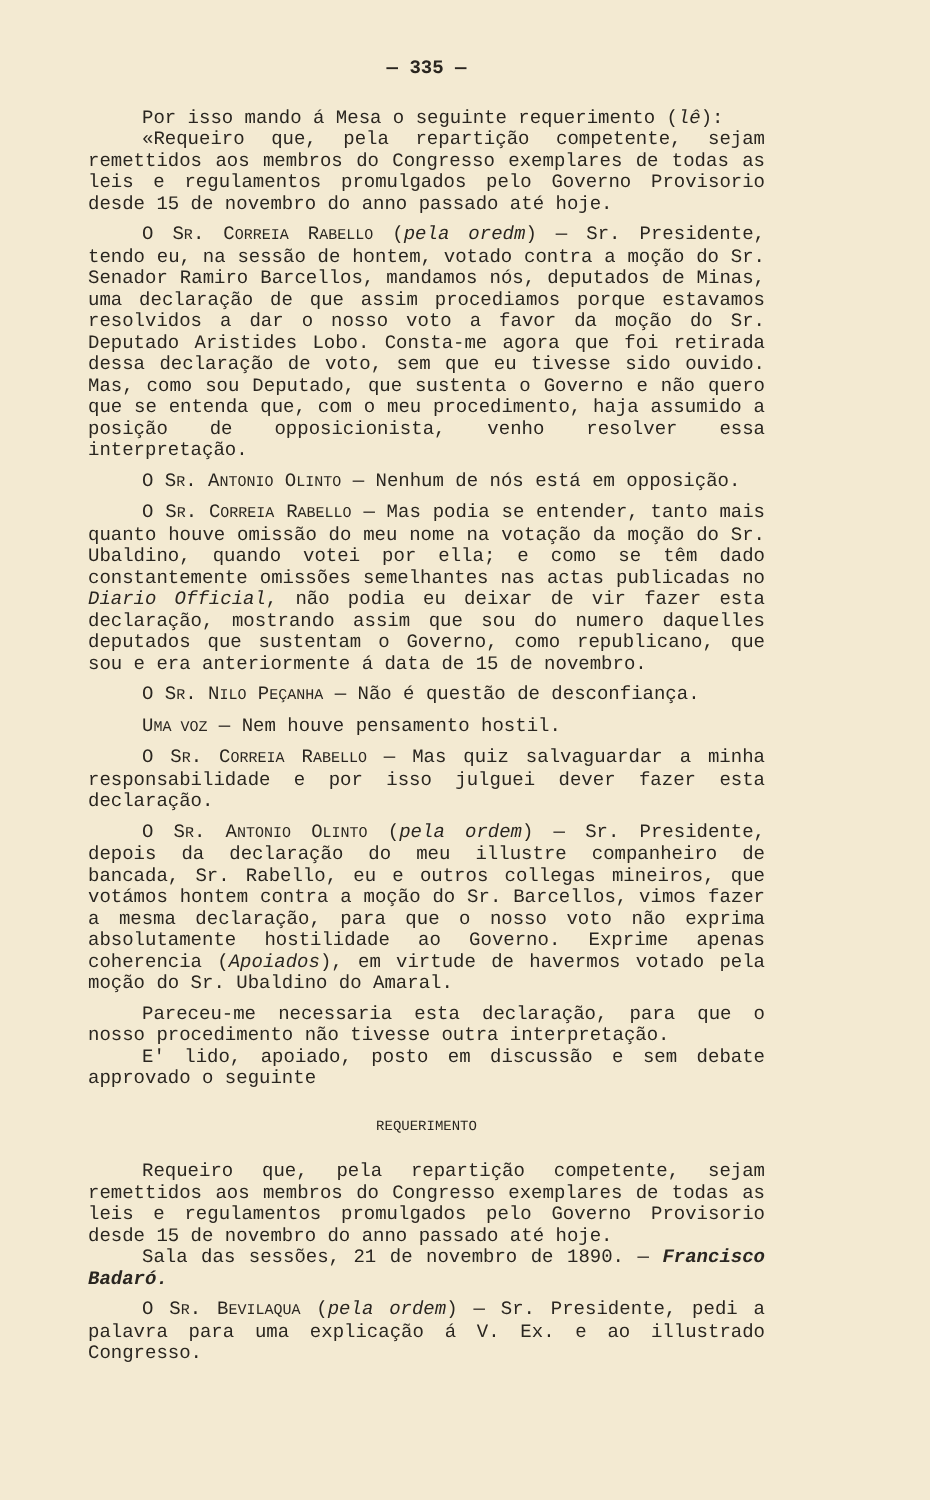— 335 —
Por isso mando á Mesa o seguinte requerimento (lê):
«Requeiro que, pela repartição competente, sejam remettidos aos membros do Congresso exemplares de todas as leis e regulamentos promulgados pelo Governo Provisorio desde 15 de novembro do anno passado até hoje.
O SR. CORREIA RABELLO (pela oredm) — Sr. Presidente, tendo eu, na sessão de hontem, votado contra a moção do Sr. Senador Ramiro Barcellos, mandamos nós, deputados de Minas, uma declaração de que assim procediamos porque estavamos resolvidos a dar o nosso voto a favor da moção do Sr. Deputado Aristides Lobo. Consta-me agora que foi retirada dessa declaração de voto, sem que eu tivesse sido ouvido. Mas, como sou Deputado, que sustenta o Governo e não quero que se entenda que, com o meu procedimento, haja assumido a posição de opposicionista, venho resolver essa interpretação.
O SR. ANTONIO OLINTO — Nenhum de nós está em opposição.
O SR. CORREIA RABELLO — Mas podia se entender, tanto mais quanto houve omissão do meu nome na votação da moção do Sr. Ubaldino, quando votei por ella; e como se têm dado constantemente omissões semelhantes nas actas publicadas no Diario Official, não podia eu deixar de vir fazer esta declaração, mostrando assim que sou do numero daquelles deputados que sustentam o Governo, como republicano, que sou e era anteriormente á data de 15 de novembro.
O SR. NILO PEÇANHA — Não é questão de desconfiança.
UMA VOZ — Nem houve pensamento hostil.
O SR. CORREIA RABELLO — Mas quiz salvaguardar a minha responsabilidade e por isso julguei dever fazer esta declaração.
O SR. ANTONIO OLINTO (pela ordem) — Sr. Presidente, depois da declaração do meu illustre companheiro de bancada, Sr. Rabello, eu e outros collegas mineiros, que votámos hontem contra a moção do Sr. Barcellos, vimos fazer a mesma declaração, para que o nosso voto não exprima absolutamente hostilidade ao Governo. Exprime apenas coherencia (Apoiados), em virtude de havermos votado pela moção do Sr. Ubaldino do Amaral.
Pareceu-me necessaria esta declaração, para que o nosso procedimento não tivesse outra interpretação.
E' lido, apoiado, posto em discussão e sem debate approvado o seguinte
REQUERIMENTO
Requeiro que, pela repartição competente, sejam remettidos aos membros do Congresso exemplares de todas as leis e regulamentos promulgados pelo Governo Provisorio desde 15 de novembro do anno passado até hoje.
Sala das sessões, 21 de novembro de 1890. — Francisco Badaró.
O SR. BEVILAQUA (pela ordem) — Sr. Presidente, pedi a palavra para uma explicação á V. Ex. e ao illustrado Congresso.